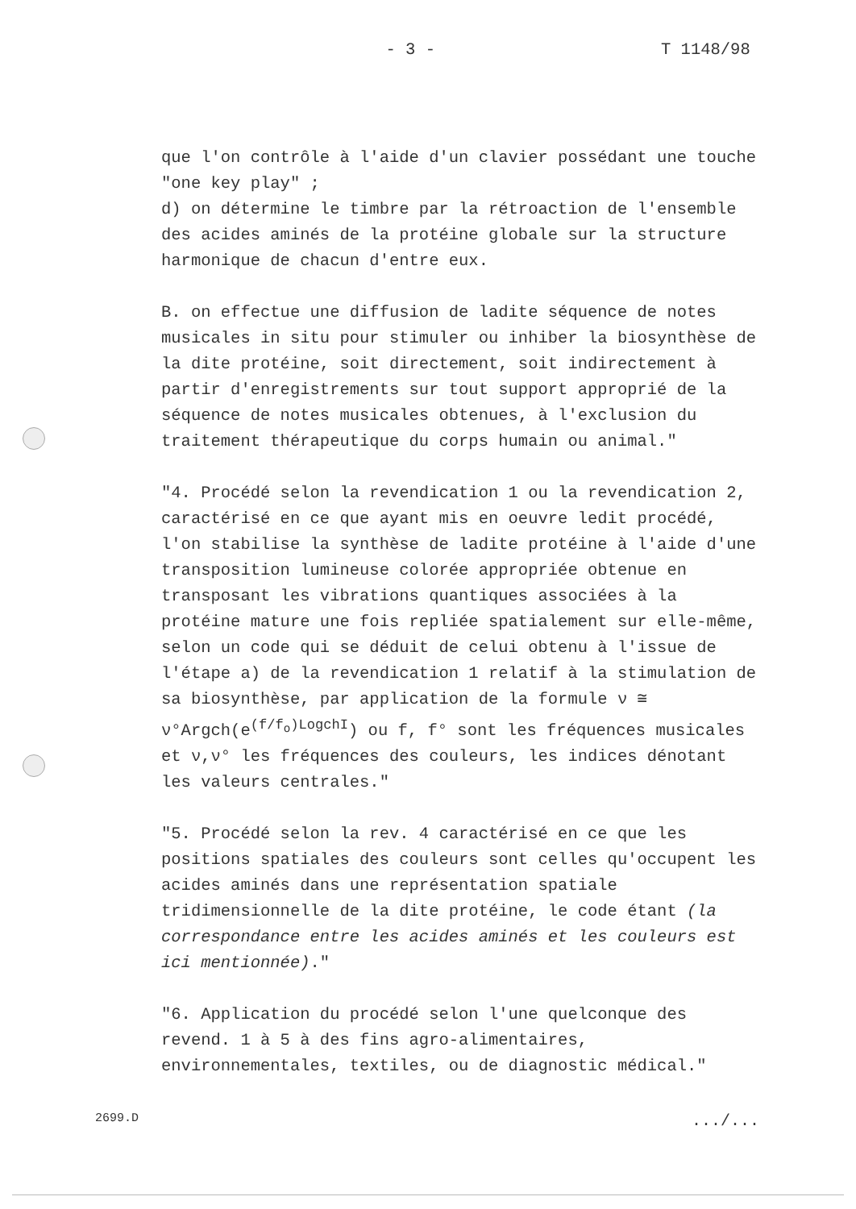- 3 - T 1148/98
que l'on contrôle à l'aide d'un clavier possédant une touche "one key play" ;
d) on détermine le timbre par la rétroaction de l'ensemble des acides aminés de la protéine globale sur la structure harmonique de chacun d'entre eux.
B. on effectue une diffusion de ladite séquence de notes musicales in situ pour stimuler ou inhiber la biosynthèse de la dite protéine, soit directement, soit indirectement à partir d'enregistrements sur tout support approprié de la séquence de notes musicales obtenues, à l'exclusion du traitement thérapeutique du corps humain ou animal."
"4. Procédé selon la revendication 1 ou la revendication 2,
caractérisé en ce que ayant mis en oeuvre ledit procédé, l'on stabilise la synthèse de ladite protéine à l'aide d'une transposition lumineuse colorée appropriée obtenue en transposant les vibrations quantiques associées à la protéine mature une fois repliée spatialement sur elle-même, selon un code qui se déduit de celui obtenu à l'issue de l'étape a) de la revendication 1 relatif à la stimulation de sa biosynthèse, par application de la formule ν ≅ ν°Argch(e<sup>(f/f<sub>o</sub>)LogchI</sup>) ou f, f° sont les fréquences musicales et ν,ν° les fréquences des couleurs, les indices dénotant les valeurs centrales."
"5. Procédé selon la rev. 4 caractérisé en ce que les positions spatiales des couleurs sont celles qu'occupent les acides aminés dans une représentation spatiale tridimensionnelle de la dite protéine, le code étant (la correspondance entre les acides aminés et les couleurs est ici mentionnée)."
"6. Application du procédé selon l'une quelconque des revend. 1 à 5 à des fins agro-alimentaires, environnementales, textiles, ou de diagnostic médical."
2699.D.../...